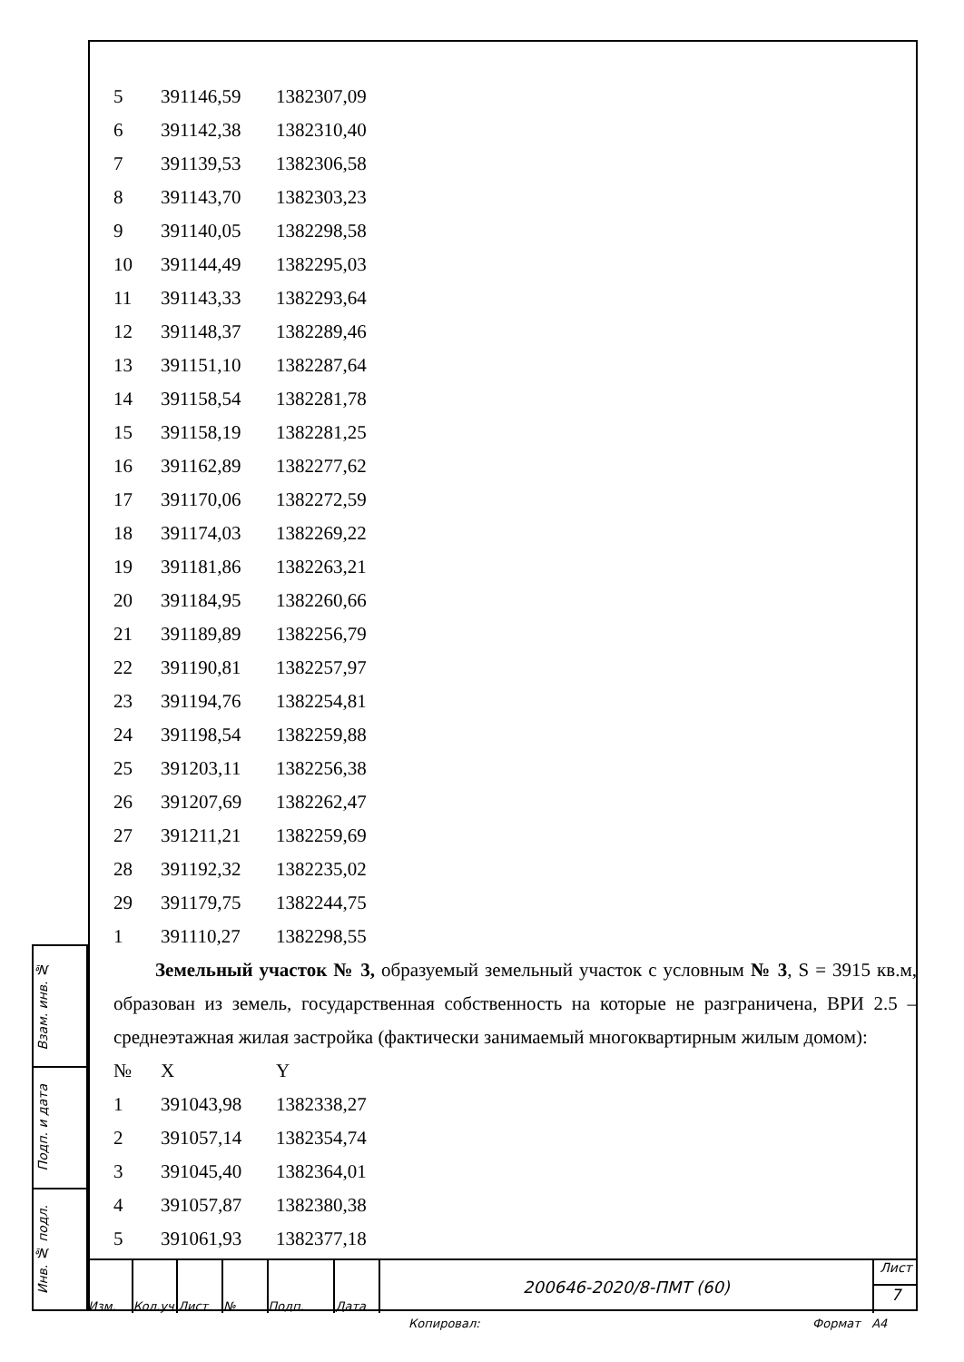| 5 | 391146,59 | 1382307,09 |
| 6 | 391142,38 | 1382310,40 |
| 7 | 391139,53 | 1382306,58 |
| 8 | 391143,70 | 1382303,23 |
| 9 | 391140,05 | 1382298,58 |
| 10 | 391144,49 | 1382295,03 |
| 11 | 391143,33 | 1382293,64 |
| 12 | 391148,37 | 1382289,46 |
| 13 | 391151,10 | 1382287,64 |
| 14 | 391158,54 | 1382281,78 |
| 15 | 391158,19 | 1382281,25 |
| 16 | 391162,89 | 1382277,62 |
| 17 | 391170,06 | 1382272,59 |
| 18 | 391174,03 | 1382269,22 |
| 19 | 391181,86 | 1382263,21 |
| 20 | 391184,95 | 1382260,66 |
| 21 | 391189,89 | 1382256,79 |
| 22 | 391190,81 | 1382257,97 |
| 23 | 391194,76 | 1382254,81 |
| 24 | 391198,54 | 1382259,88 |
| 25 | 391203,11 | 1382256,38 |
| 26 | 391207,69 | 1382262,47 |
| 27 | 391211,21 | 1382259,69 |
| 28 | 391192,32 | 1382235,02 |
| 29 | 391179,75 | 1382244,75 |
| 1 | 391110,27 | 1382298,55 |
Земельный участок № 3, образуемый земельный участок с условным № 3, S = 3915 кв.м, образован из земель, государственная собственность на которые не разграничена, ВРИ 2.5 – среднеэтажная жилая застройка (фактически занимаемый многоквартирным жилым домом):
| № | X | Y |
| 1 | 391043,98 | 1382338,27 |
| 2 | 391057,14 | 1382354,74 |
| 3 | 391045,40 | 1382364,01 |
| 4 | 391057,87 | 1382380,38 |
| 5 | 391061,93 | 1382377,18 |
Взам. инв. №
Подп. и дата
Инв. № подл.
Изм. Кол.уч Лист № Подп. Дата
200646-2020/8-ПМТ (60)
Лист
7
Копировал: Формат А4